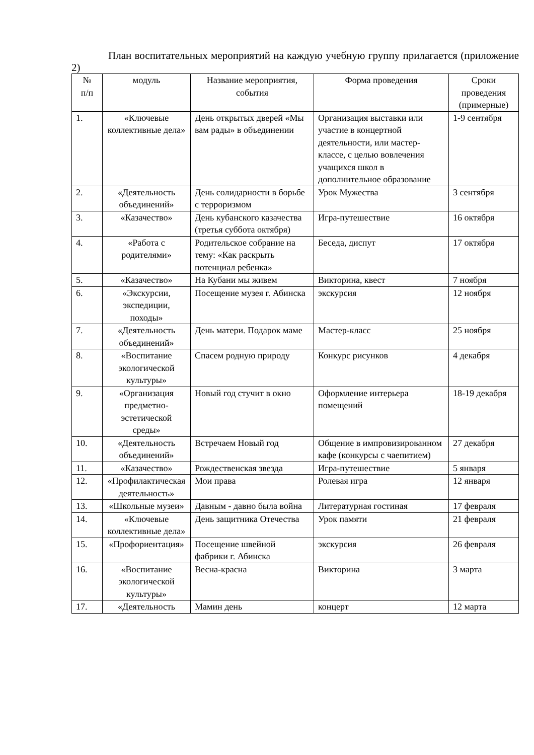План воспитательных мероприятий на каждую учебную группу прилагается (приложение 2)
| № п/п | модуль | Название мероприятия, события | Форма проведения | Сроки проведения (примерные) |
| 1. | «Ключевые коллективные дела» | День открытых дверей «Мы вам рады» в объединении | Организация выставки или участие в концертной деятельности, или мастер-классе, с целью вовлечения учащихся школ в дополнительное образование | 1-9 сентября |
| 2. | «Деятельность объединений» | День солидарности в борьбе с терроризмом | Урок Мужества | 3 сентября |
| 3. | «Казачество» | День кубанского казачества (третья суббота октября) | Игра-путешествие | 16 октября |
| 4. | «Работа с родителями» | Родительское собрание на тему: «Как раскрыть потенциал ребенка» | Беседа, диспут | 17 октября |
| 5. | «Казачество» | На Кубани мы живем | Викторина, квест | 7 ноября |
| 6. | «Экскурсии, экспедиции, походы» | Посещение музея г. Абинска | экскурсия | 12 ноября |
| 7. | «Деятельность объединений» | День матери. Подарок маме | Мастер-класс | 25 ноября |
| 8. | «Воспитание экологической культуры» | Спасем родную природу | Конкурс рисунков | 4 декабря |
| 9. | «Организация предметно-эстетической среды» | Новый год стучит в окно | Оформление интерьера помещений | 18-19 декабря |
| 10. | «Деятельность объединений» | Встречаем Новый год | Общение в импровизированном кафе (конкурсы с чаепитием) | 27 декабря |
| 11. | «Казачество» | Рождественская звезда | Игра-путешествие | 5 января |
| 12. | «Профилактическая деятельность» | Мои права | Ролевая игра | 12 января |
| 13. | «Школьные музеи» | Давным - давно была война | Литературная гостиная | 17 февраля |
| 14. | «Ключевые коллективные дела» | День защитника Отечества | Урок памяти | 21 февраля |
| 15. | «Профориентация» | Посещение швейной фабрики г. Абинска | экскурсия | 26 февраля |
| 16. | «Воспитание экологической культуры» | Весна-красна | Викторина | 3 марта |
| 17. | «Деятельность | Мамин день | концерт | 12 марта |